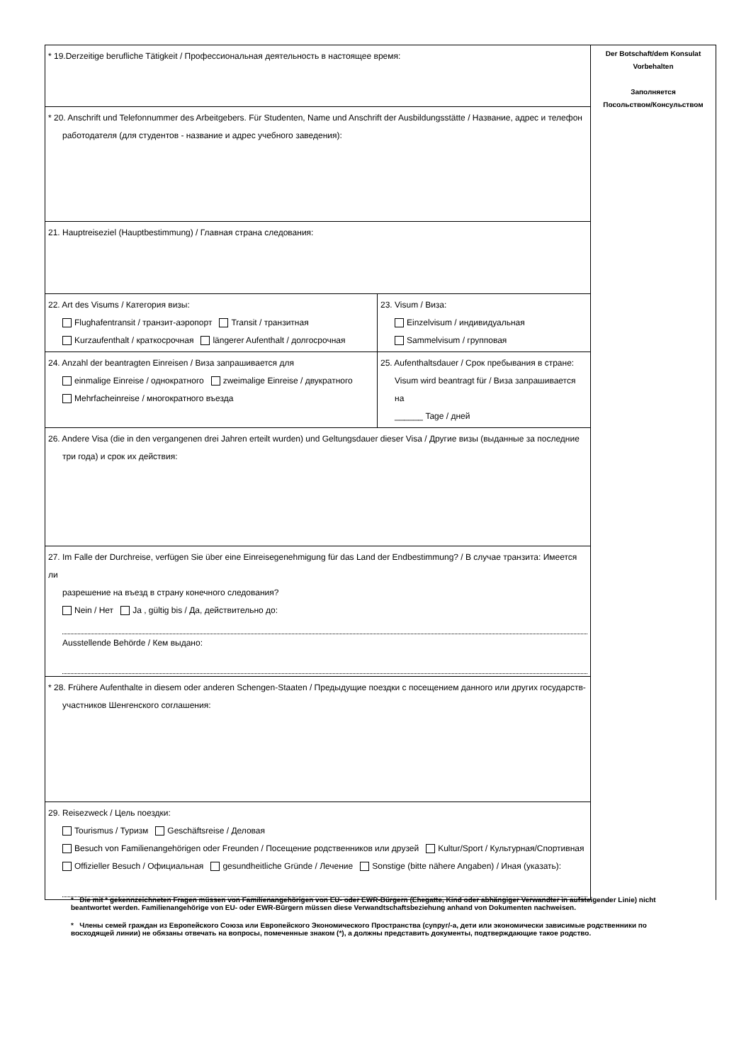| * 19.Derzeitige berufliche Tätigkeit / Профессиональная деятельность в настоящее время: | | Der Botschaft/dem Konsulat Vorbehalten Заполняется Посольством/Консульством |
| * 20. Anschrift und Telefonnummer des Arbeitgebers. Für Studenten, Name und Anschrift der Ausbildungsstätte / Название, адрес и телефон работодателя (для студентов - название и адрес учебного заведения): | | |
| 21. Hauptreiseziel (Hauptbestimmung) / Главная страна следования: | | |
| 22. Art des Visums / Категория визы: Flughafentransit / транзит-аэропорт Transit / транзитная Kurzaufenthalt / краткосрочная längerer Aufenthalt / долгосрочная | 23. Visum / Виза: Einzelvisum / индивидуальная Sammelvisum / групповая | |
| 24. Anzahl der beantragten Einreisen / Виза запрашивается для einmalige Einreise / однократного zweimalige Einreise / двукратного Mehrfacheinreise / многократного въезда | 25. Aufenthaltsdauer / Срок пребывания в стране: Visum wird beantragt für / Виза запрашивается на ______ Tage / дней | |
| 26. Andere Visa (die in den vergangenen drei Jahren erteilt wurden) und Geltungsdauer dieser Visa / Другие визы (выданные за последние три года) и срок их действия: | | |
| 27. Im Falle der Durchreise, verfügen Sie über eine Einreisegenehmigung für das Land der Endbestimmung? / В случае транзита: Имеется ли разрешение на въезд в страну конечного следования? Nein / Нет Ja , gültig bis / Да, действительно до: Ausstellende Behörde / Кем выдано: | | |
| * 28. Frühere Aufenthalte in diesem oder anderen Schengen-Staaten / Предыдущие поездки с посещением данного или других государств- участников Шенгенского соглашения: | | |
| 29. Reisezweck / Цель поездки: Tourismus / Туризм Geschäftsreise / Деловая Besuch von Familienangehörigen oder Freunden / Посещение родственников или друзей Kultur/Sport / Культурная/Спортивная Offizieller Besuch / Официальная gesundheitliche Gründe / Лечение Sonstige (bitte nähere Angaben) / Иная (указать): | | |
* Die mit * gekennzeichneten Fragen müssen von Familienangehörigen von EU- oder EWR-Bürgern (Ehegatte, Kind oder abhängiger Verwandter in aufsteigender Linie) nicht beantwortet werden. Familienangehörige von EU- oder EWR-Bürgern müssen diese Verwandtschaftsbeziehung anhand von Dokumenten nachweisen.
* Члены семей граждан из Европейского Союза или Европейского Экономического Пространства (супруг/-а, дети или экономически зависимые родственники по восходящей линии) не обязаны отвечать на вопросы, помеченные знаком (*), а должны представить документы, подтверждающие такое родство.